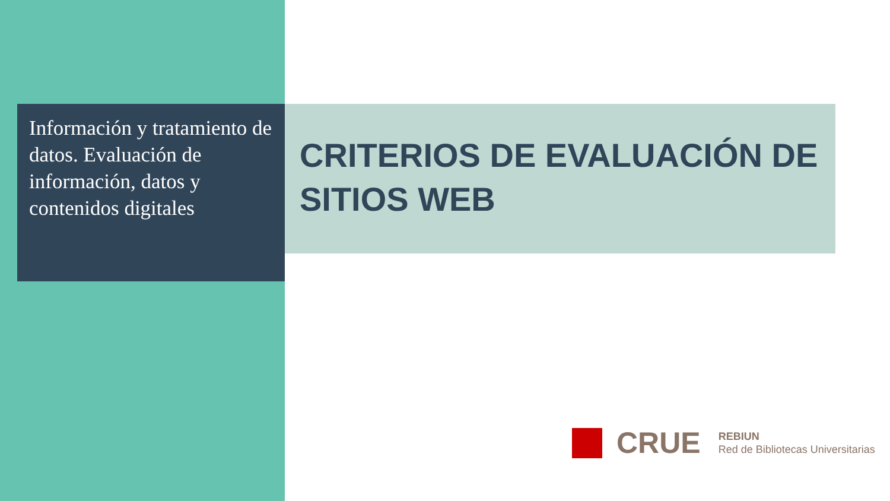Información y tratamiento de datos. Evaluación de información, datos y contenidos digitales
CRITERIOS DE EVALUACIÓN DE SITIOS WEB
CRUE
REBIUN
Red de Bibliotecas Universitarias